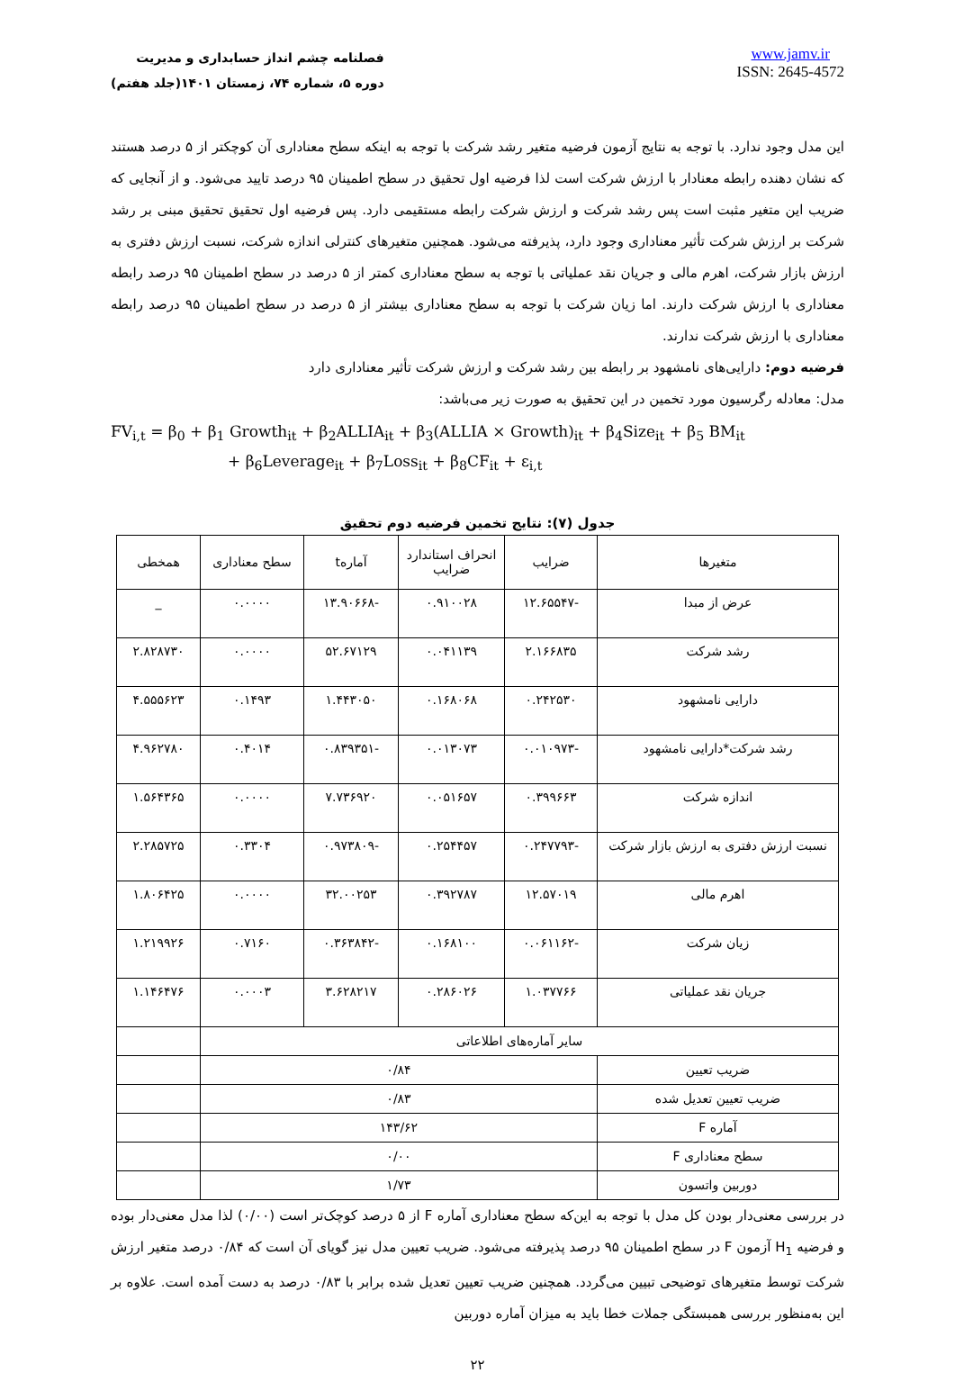فصلنامه چشم انداز حسابداری و مدیریت
دوره ۵، شماره ۷۴، زمستان ۱۴۰۱(جلد هفتم)
www.jamv.ir
ISSN: 2645-4572
این مدل وجود ندارد. با توجه به نتایج آزمون فرضیه متغیر رشد شرکت با توجه به اینکه سطح معناداری آن کوچکتر از ۵ درصد هستند که نشان دهنده رابطه معنادار با ارزش شرکت است لذا فرضیه اول تحقیق در سطح اطمینان ۹۵ درصد تایید می‌شود. و از آنجایی که ضریب این متغیر مثبت است پس رشد شرکت و ارزش شرکت رابطه مستقیمی دارد. پس فرضیه اول تحقیق تحقیق مبنی بر رشد شرکت بر ارزش شرکت تأثیر معناداری وجود دارد، پذیرفته می‌شود. همچنین متغیرهای کنترلی اندازه شرکت، نسبت ارزش دفتری به ارزش بازار شرکت، اهرم مالی و جریان نقد عملیاتی با توجه به سطح معناداری کمتر از ۵ درصد در سطح اطمینان ۹۵ درصد رابطه معناداری با ارزش شرکت دارند. اما زیان شرکت با توجه به سطح معناداری بیشتر از ۵ درصد در سطح اطمینان ۹۵ درصد رابطه معناداری با ارزش شرکت ندارند.
فرضیه دوم: دارایی‌های نامشهود بر رابطه بین رشد شرکت و ارزش شرکت تأثیر معناداری دارد
مدل: معادله رگرسیون مورد تخمین در این تحقیق به صورت زیر می‌باشد:
FV<sub>i,t</sub> = β<sub>0</sub> + β<sub>1</sub> Growth<sub>it</sub> + β<sub>2</sub>ALLIA<sub>it</sub> + β<sub>3</sub>(ALLIA × Growth)<sub>it</sub> + β<sub>4</sub>Size<sub>it</sub> + β<sub>5</sub> BM<sub>it</sub>
+ β<sub>6</sub>Leverage<sub>it</sub> + β<sub>7</sub>Loss<sub>it</sub> + β<sub>8</sub>CF<sub>it</sub> + ε<sub>i,t</sub>
جدول (۷): نتایج تخمین فرضیه دوم تحقیق
| متغیرها | ضرایب | انحراف استاندارد ضرایب | آمارهt | سطح معناداری | همخطی |
| --- | --- | --- | --- | --- | --- |
| عرض از مبدا | -۱۲.۶۵۵۴۷ | ۰.۹۱۰۰۲۸ | -۱۳.۹۰۶۶۸ | ۰.۰۰۰۰ | _ |
| رشد شرکت | ۲.۱۶۶۸۳۵ | ۰.۰۴۱۱۳۹ | ۵۲.۶۷۱۲۹ | ۰.۰۰۰۰ | ۲.۸۲۸۷۳۰ |
| دارایی نامشهود | ۰.۲۴۲۵۳۰ | ۰.۱۶۸۰۶۸ | ۱.۴۴۳۰۵۰ | ۰.۱۴۹۳ | ۴.۵۵۵۶۲۳ |
| رشد شرکت*دارایی نامشهود | -۰.۰۱۰۹۷۳ | ۰.۰۱۳۰۷۳ | -۰.۸۳۹۳۵۱ | ۰.۴۰۱۴ | ۴.۹۶۲۷۸۰ |
| اندازه شرکت | ۰.۳۹۹۶۶۳ | ۰.۰۵۱۶۵۷ | ۷.۷۳۶۹۲۰ | ۰.۰۰۰۰ | ۱.۵۶۴۳۶۵ |
| نسبت ارزش دفتری به ارزش بازار شرکت | -۰.۲۴۷۷۹۳ | ۰.۲۵۴۴۵۷ | -۰.۹۷۳۸۰۹ | ۰.۳۳۰۴ | ۲.۲۸۵۷۲۵ |
| اهرم مالی | ۱۲.۵۷۰۱۹ | ۰.۳۹۲۷۸۷ | ۳۲.۰۰۲۵۳ | ۰.۰۰۰۰ | ۱.۸۰۶۴۲۵ |
| زیان شرکت | -۰.۰۶۱۱۶۲ | ۰.۱۶۸۱۰۰ | -۰.۳۶۳۸۴۲ | ۰.۷۱۶۰ | ۱.۲۱۹۹۲۶ |
| جریان نقد عملیاتی | ۱.۰۳۷۷۶۶ | ۰.۲۸۶۰۲۶ | ۳.۶۲۸۲۱۷ | ۰.۰۰۰۳ | ۱.۱۴۶۴۷۶ |
| سایر آماره‌های اطلاعاتی | | | | | |
| ضریب تعیین | ۰/۸۴ | | | | |
| ضریب تعیین تعدیل شده | ۰/۸۳ | | | | |
| آماره F | ۱۴۳/۶۲ | | | | |
| سطح معناداری F | ۰/۰۰ | | | | |
| دوربین واتسون | ۱/۷۳ | | | | |
در بررسی معنی‌دار بودن کل مدل با توجه به این‌که سطح معناداری آماره F از ۵ درصد کوچک‌تر است (۰/۰۰) لذا مدل معنی‌دار بوده و فرضیه H<sub>1</sub> آزمون F در سطح اطمینان ۹۵ درصد پذیرفته می‌شود. ضریب تعیین مدل نیز گویای آن است که ۰/۸۴ درصد متغیر ارزش شرکت توسط متغیرهای توضیحی تبیین می‌گردد. همچنین ضریب تعیین تعدیل شده برابر با ۰/۸۳ درصد به دست آمده است. علاوه بر این به‌منظور بررسی همبستگی جملات خطا باید به میزان آماره دوربین
۲۲